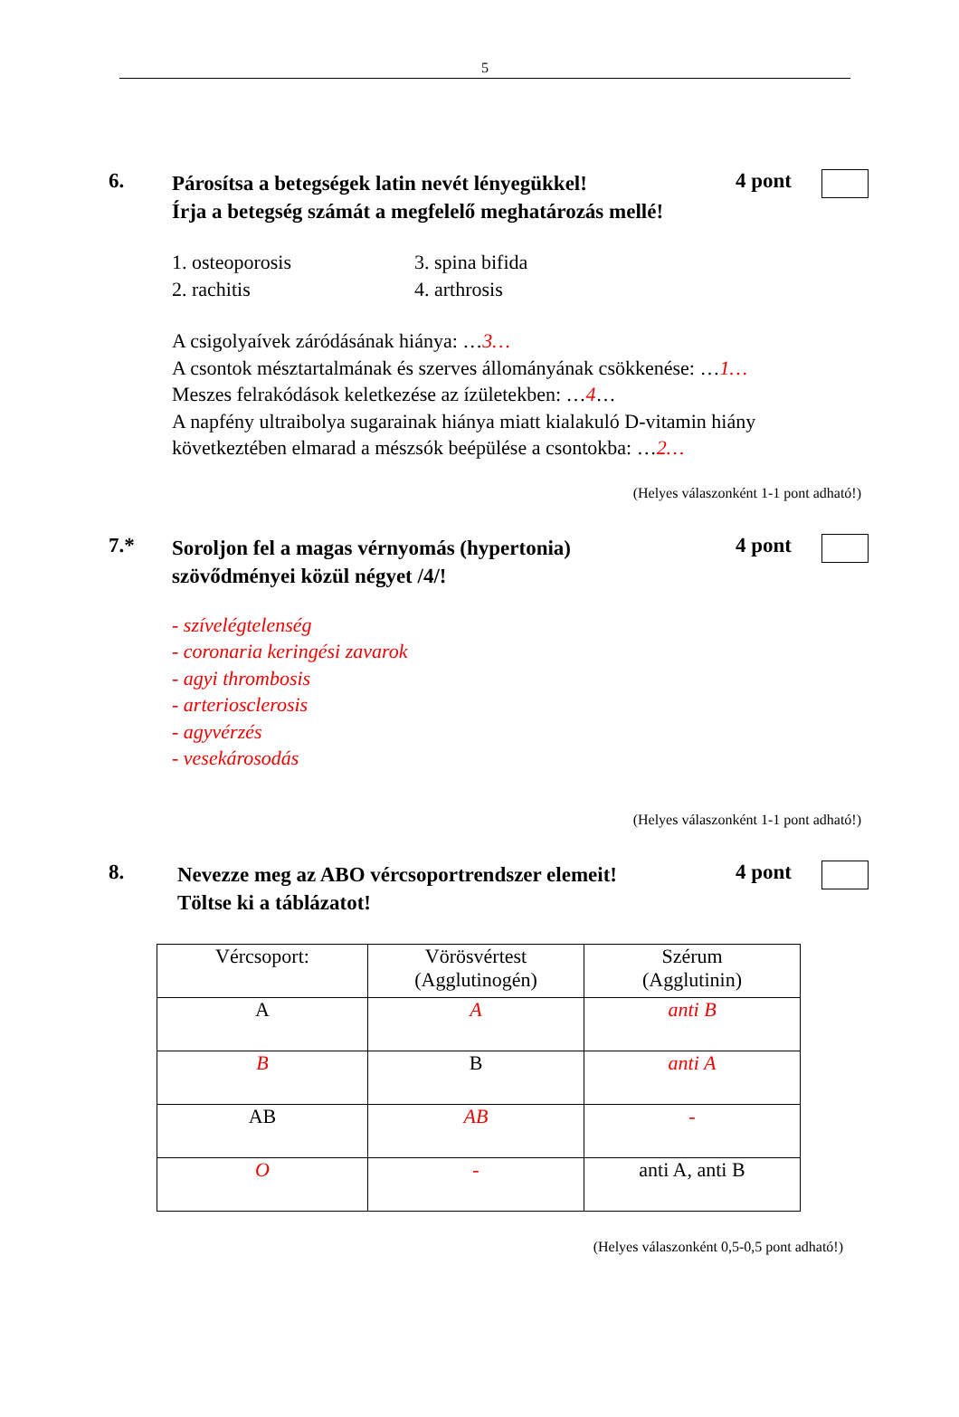5
6.
Párosítsa a betegségek latin nevét lényegükkel!
Írja a betegség számát a megfelelő meghatározás mellé!
4 pont
1. osteoporosis
2. rachitis
3. spina bifida
4. arthrosis
A csigolyaívek záródásának hiánya: …3…
A csontok mésztartalmának és szerves állományának csökkenése: …1…
Meszes felrakódások keletkezése az ízületekben: …4…
A napfény ultraibolya sugarainak hiánya miatt kialakuló D-vitamin hiány
következtében elmarad a mészsók beépülése a csontokba: …2…
(Helyes válaszonként 1-1 pont adható!)
7.*
Soroljon fel a magas vérnyomás (hypertonia)
szövődményei közül négyet /4/!
4 pont
- szívelégtelenség
- coronaria keringési zavarok
- agyi thrombosis
- arteriosclerosis
- agyvérzés
- vesekárosodás
(Helyes válaszonként 1-1 pont adható!)
8.
Nevezze meg az ABO vércsoportrendszer elemeit!
Töltse ki a táblázatot!
4 pont
| Vércsoport: | Vörösvértest (Agglutinogén) | Szérum (Agglutinin) |
| A | A | anti B |
| B | B | anti A |
| AB | AB | - |
| O | - | anti A, anti B |
(Helyes válaszonként 0,5-0,5 pont adható!)